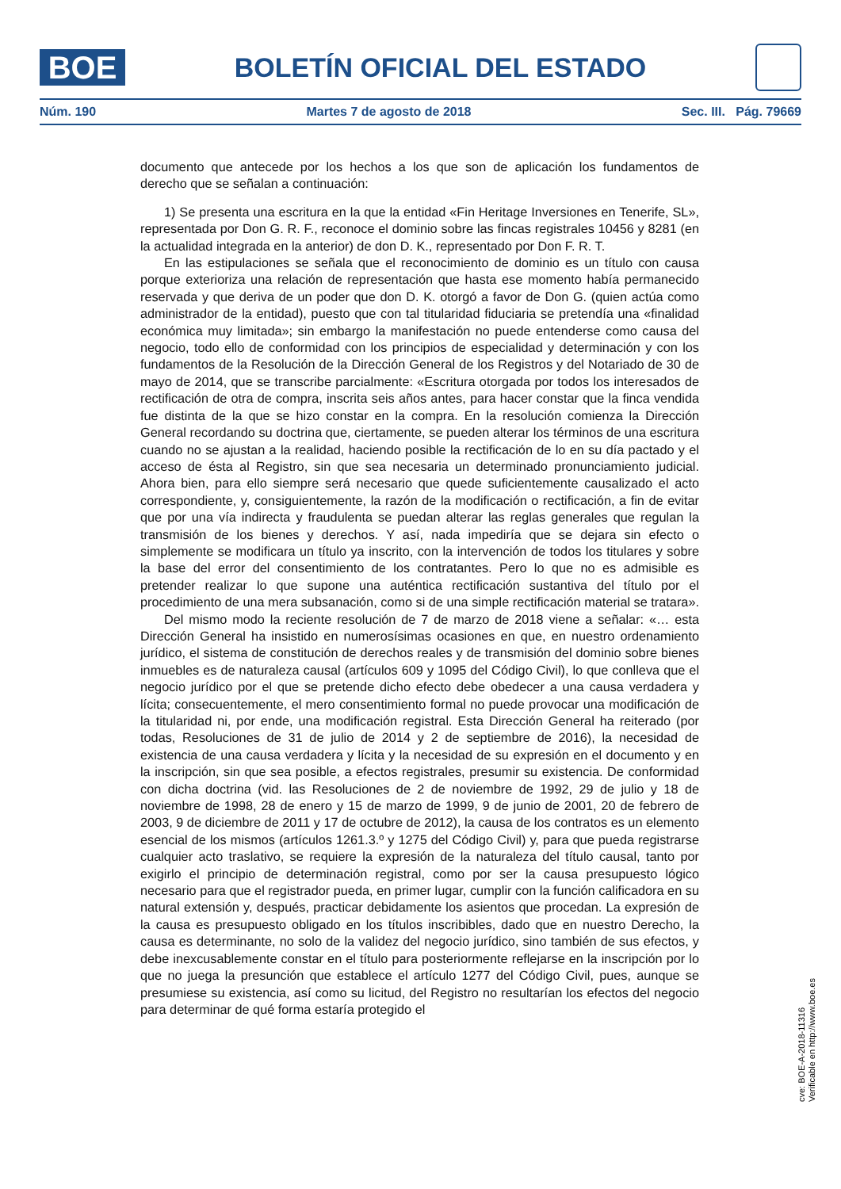BOE
BOLETÍN OFICIAL DEL ESTADO
Núm. 190 Martes 7 de agosto de 2018 Sec. III. Pág. 79669
documento que antecede por los hechos a los que son de aplicación los fundamentos de derecho que se señalan a continuación:
1) Se presenta una escritura en la que la entidad «Fin Heritage Inversiones en Tenerife, SL», representada por Don G. R. F., reconoce el dominio sobre las fincas registrales 10456 y 8281 (en la actualidad integrada en la anterior) de don D. K., representado por Don F. R. T.
En las estipulaciones se señala que el reconocimiento de dominio es un título con causa porque exterioriza una relación de representación que hasta ese momento había permanecido reservada y que deriva de un poder que don D. K. otorgó a favor de Don G. (quien actúa como administrador de la entidad), puesto que con tal titularidad fiduciaria se pretendía una «finalidad económica muy limitada»; sin embargo la manifestación no puede entenderse como causa del negocio, todo ello de conformidad con los principios de especialidad y determinación y con los fundamentos de la Resolución de la Dirección General de los Registros y del Notariado de 30 de mayo de 2014, que se transcribe parcialmente: «Escritura otorgada por todos los interesados de rectificación de otra de compra, inscrita seis años antes, para hacer constar que la finca vendida fue distinta de la que se hizo constar en la compra. En la resolución comienza la Dirección General recordando su doctrina que, ciertamente, se pueden alterar los términos de una escritura cuando no se ajustan a la realidad, haciendo posible la rectificación de lo en su día pactado y el acceso de ésta al Registro, sin que sea necesaria un determinado pronunciamiento judicial. Ahora bien, para ello siempre será necesario que quede suficientemente causalizado el acto correspondiente, y, consiguientemente, la razón de la modificación o rectificación, a fin de evitar que por una vía indirecta y fraudulenta se puedan alterar las reglas generales que regulan la transmisión de los bienes y derechos. Y así, nada impediría que se dejara sin efecto o simplemente se modificara un título ya inscrito, con la intervención de todos los titulares y sobre la base del error del consentimiento de los contratantes. Pero lo que no es admisible es pretender realizar lo que supone una auténtica rectificación sustantiva del título por el procedimiento de una mera subsanación, como si de una simple rectificación material se tratara».
Del mismo modo la reciente resolución de 7 de marzo de 2018 viene a señalar: «… esta Dirección General ha insistido en numerosísimas ocasiones en que, en nuestro ordenamiento jurídico, el sistema de constitución de derechos reales y de transmisión del dominio sobre bienes inmuebles es de naturaleza causal (artículos 609 y 1095 del Código Civil), lo que conlleva que el negocio jurídico por el que se pretende dicho efecto debe obedecer a una causa verdadera y lícita; consecuentemente, el mero consentimiento formal no puede provocar una modificación de la titularidad ni, por ende, una modificación registral. Esta Dirección General ha reiterado (por todas, Resoluciones de 31 de julio de 2014 y 2 de septiembre de 2016), la necesidad de existencia de una causa verdadera y lícita y la necesidad de su expresión en el documento y en la inscripción, sin que sea posible, a efectos registrales, presumir su existencia. De conformidad con dicha doctrina (vid. las Resoluciones de 2 de noviembre de 1992, 29 de julio y 18 de noviembre de 1998, 28 de enero y 15 de marzo de 1999, 9 de junio de 2001, 20 de febrero de 2003, 9 de diciembre de 2011 y 17 de octubre de 2012), la causa de los contratos es un elemento esencial de los mismos (artículos 1261.3.º y 1275 del Código Civil) y, para que pueda registrarse cualquier acto traslativo, se requiere la expresión de la naturaleza del título causal, tanto por exigirlo el principio de determinación registral, como por ser la causa presupuesto lógico necesario para que el registrador pueda, en primer lugar, cumplir con la función calificadora en su natural extensión y, después, practicar debidamente los asientos que procedan. La expresión de la causa es presupuesto obligado en los títulos inscribibles, dado que en nuestro Derecho, la causa es determinante, no solo de la validez del negocio jurídico, sino también de sus efectos, y debe inexcusablemente constar en el título para posteriormente reflejarse en la inscripción por lo que no juega la presunción que establece el artículo 1277 del Código Civil, pues, aunque se presumiese su existencia, así como su licitud, del Registro no resultarían los efectos del negocio para determinar de qué forma estaría protegido el
cve: BOE-A-2018-11316
Verificable en http://www.boe.es